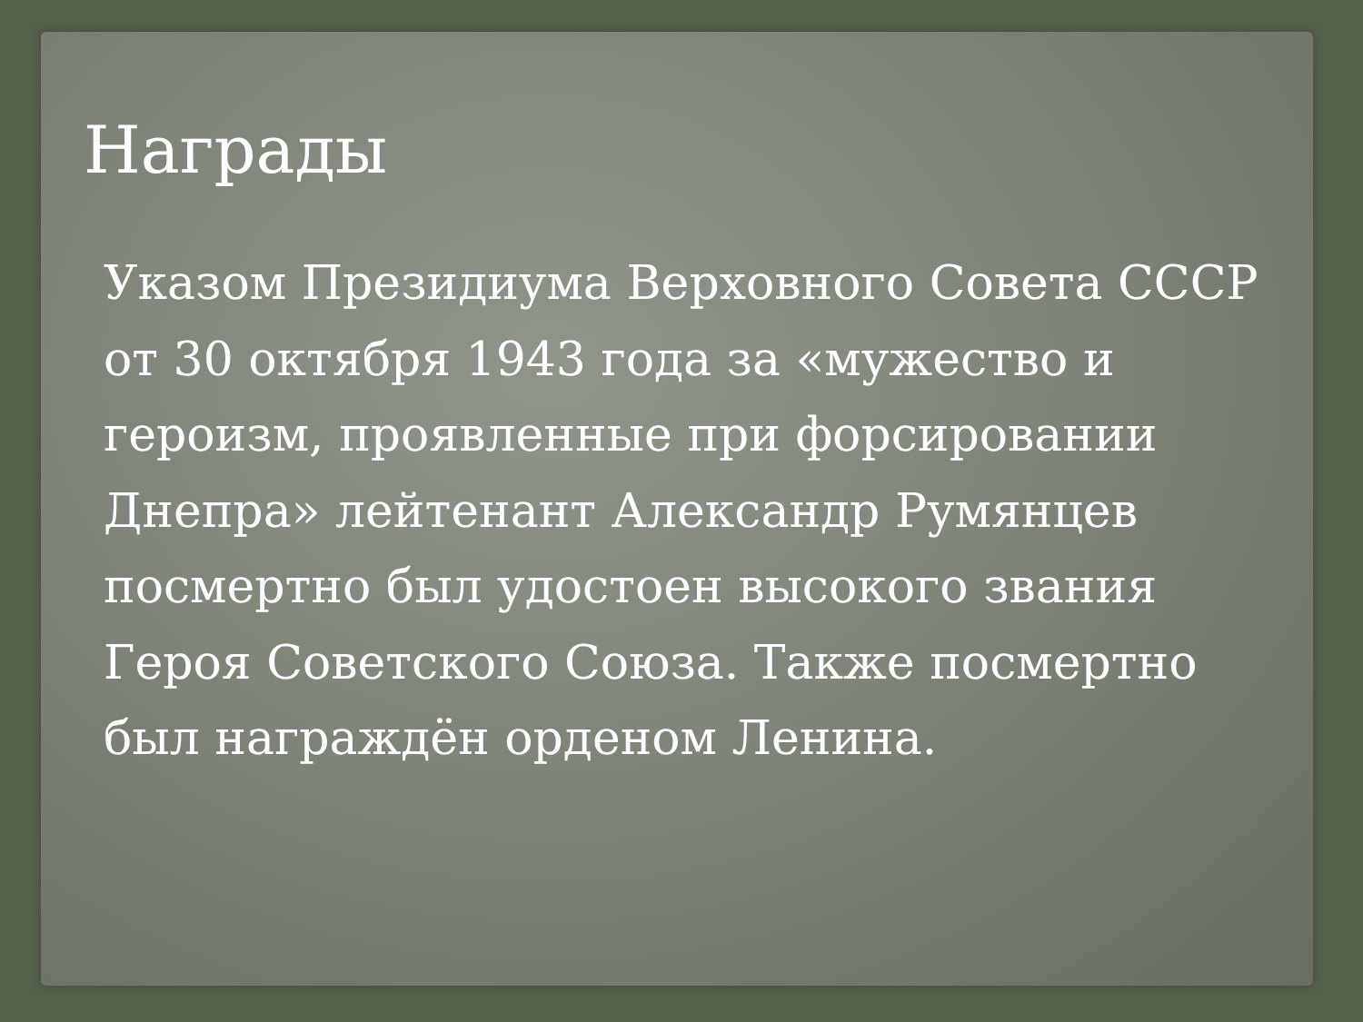Награды
Указом Президиума Верховного Совета СССР от 30 октября 1943 года за «мужество и героизм, проявленные при форсировании Днепра» лейтенант Александр Румянцев посмертно был удостоен высокого звания Героя Советского Союза. Также посмертно был награждён орденом Ленина.